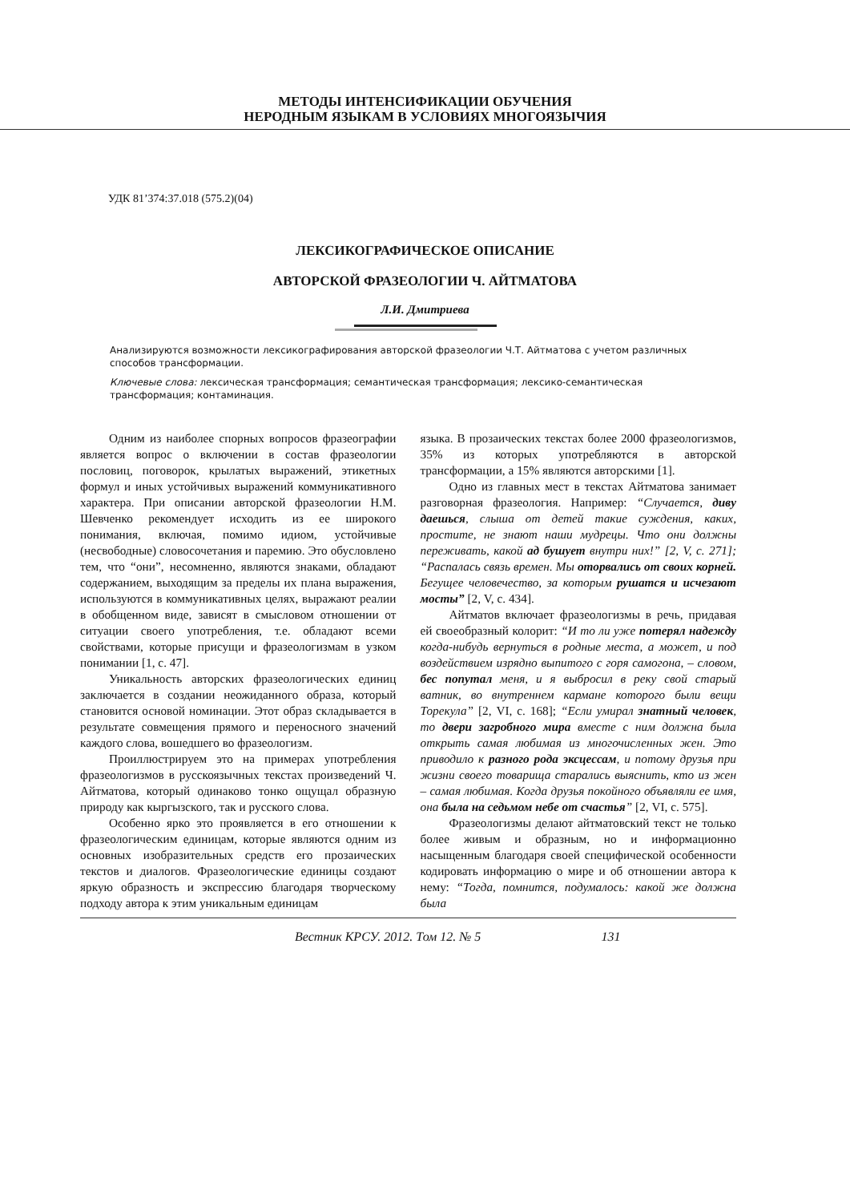МЕТОДЫ ИНТЕНСИФИКАЦИИ ОБУЧЕНИЯ
НЕРОДНЫМ ЯЗЫКАМ В УСЛОВИЯХ МНОГОЯЗЫЧИЯ
УДК 81’374:37.018 (575.2)(04)
ЛЕКСИКОГРАФИЧЕСКОЕ ОПИСАНИЕ
АВТОРСКОЙ ФРАЗЕОЛОГИИ Ч. АЙТМАТОВА
Л.И. Дмитриева
Анализируются возможности лексикографирования авторской фразеологии Ч.Т. Айтматова с учетом различных способов трансформации.
Ключевые слова: лексическая трансформация; семантическая трансформация; лексико-семантическая трансформация; контаминация.
Одним из наиболее спорных вопросов фразеографии является вопрос о включении в состав фразеологии пословиц, поговорок, крылатых выражений, этикетных формул и иных устойчивых выражений коммуникативного характера. При описании авторской фразеологии Н.М. Шевченко рекомендует исходить из ее широкого понимания, включая, помимо идиом, устойчивые (несвободные) словосочетания и паремию. Это обусловлено тем, что “они”, несомненно, являются знаками, обладают содержанием, выходящим за пределы их плана выражения, используются в коммуникативных целях, выражают реалии в обобщенном виде, зависят в смысловом отношении от ситуации своего употребления, т.е. обладают всеми свойствами, которые присущи и фразеологизмам в узком понимании [1, с. 47].
Уникальность авторских фразеологических единиц заключается в создании неожиданного образа, который становится основой номинации. Этот образ складывается в результате совмещения прямого и переносного значений каждого слова, вошедшего во фразеологизм.
Проиллюстрируем это на примерах употребления фразеологизмов в русскоязычных текстах произведений Ч. Айтматова, который одинаково тонко ощущал образную природу как кыргызского, так и русского слова.
Особенно ярко это проявляется в его отношении к фразеологическим единицам, которые являются одним из основных изобразительных средств его прозаических текстов и диалогов. Фразеологические единицы создают яркую образность и экспрессию благодаря творческому подходу автора к этим уникальным единицам
языка. В прозаических текстах более 2000 фразеологизмов, 35% из которых употребляются в авторской трансформации, а 15% являются авторскими [1].
Одно из главных мест в текстах Айтматова занимает разговорная фразеология. Например: “Случается, диву даешься, слыша от детей такие суждения, каких, простите, не знают наши мудрецы. Что они должны переживать, какой ад бушует внутри них!” [2, V, с. 271]; “Распалась связь времен. Мы оторвались от своих корней. Бегущее человечество, за которым рушатся и исчезают мосты” [2, V, с. 434].
Айтматов включает фразеологизмы в речь, придавая ей своеобразный колорит: “И то ли уже потерял надежду когда-нибудь вернуться в родные места, а может, и под воздействием изрядно выпитого с горя самогона, – словом, бес попутал меня, и я выбросил в реку свой старый ватник, во внутреннем кармане которого были вещи Торекула” [2, VI, с. 168]; “Если умирал знатный человек, то двери загробного мира вместе с ним должна была открыть самая любимая из многочисленных жен. Это приводило к разного рода эксцессам, и потому друзья при жизни своего товарища старались выяснить, кто из жен – самая любимая. Когда друзья покойного объявляли ее имя, она была на седьмом небе от счастья” [2, VI, с. 575].
Фразеологизмы делают айтматовский текст не только более живым и образным, но и информационно насыщенным благодаря своей специфической особенности кодировать информацию о мире и об отношении автора к нему: “Тогда, помнится, подумалось: какой же должна была
Вестник КРСУ. 2012. Том 12. № 5 131